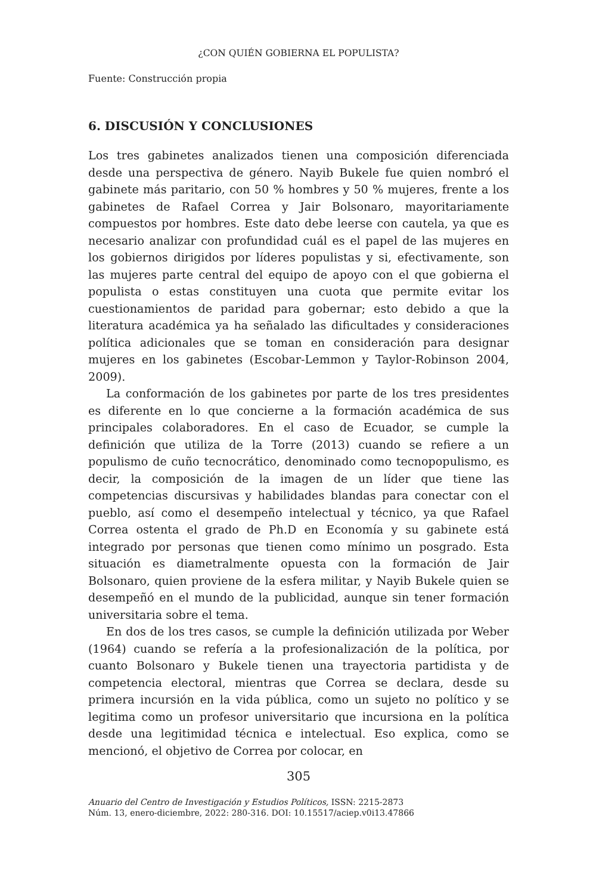¿CON QUIÉN GOBIERNA EL POPULISTA?
Fuente: Construcción propia
6. DISCUSIÓN Y CONCLUSIONES
Los tres gabinetes analizados tienen una composición diferenciada desde una perspectiva de género. Nayib Bukele fue quien nombró el gabinete más paritario, con 50 % hombres y 50 % mujeres, frente a los gabinetes de Rafael Correa y Jair Bolsonaro, mayoritariamente compuestos por hombres. Este dato debe leerse con cautela, ya que es necesario analizar con profundidad cuál es el papel de las mujeres en los gobiernos dirigidos por líderes populistas y si, efectivamente, son las mujeres parte central del equipo de apoyo con el que gobierna el populista o estas constituyen una cuota que permite evitar los cuestionamientos de paridad para gobernar; esto debido a que la literatura académica ya ha señalado las dificultades y consideraciones política adicionales que se toman en consideración para designar mujeres en los gabinetes (Escobar-Lemmon y Taylor-Robinson 2004, 2009).
La conformación de los gabinetes por parte de los tres presidentes es diferente en lo que concierne a la formación académica de sus principales colaboradores. En el caso de Ecuador, se cumple la definición que utiliza de la Torre (2013) cuando se refiere a un populismo de cuño tecnocrático, denominado como tecnopopulismo, es decir, la composición de la imagen de un líder que tiene las competencias discursivas y habilidades blandas para conectar con el pueblo, así como el desempeño intelectual y técnico, ya que Rafael Correa ostenta el grado de Ph.D en Economía y su gabinete está integrado por personas que tienen como mínimo un posgrado. Esta situación es diametralmente opuesta con la formación de Jair Bolsonaro, quien proviene de la esfera militar, y Nayib Bukele quien se desempeñó en el mundo de la publicidad, aunque sin tener formación universitaria sobre el tema.
En dos de los tres casos, se cumple la definición utilizada por Weber (1964) cuando se refería a la profesionalización de la política, por cuanto Bolsonaro y Bukele tienen una trayectoria partidista y de competencia electoral, mientras que Correa se declara, desde su primera incursión en la vida pública, como un sujeto no político y se legitima como un profesor universitario que incursiona en la política desde una legitimidad técnica e intelectual. Eso explica, como se mencionó, el objetivo de Correa por colocar, en
305
Anuario del Centro de Investigación y Estudios Políticos, ISSN: 2215-2873
Núm. 13, enero-diciembre, 2022: 280-316. DOI: 10.15517/aciep.v0i13.47866